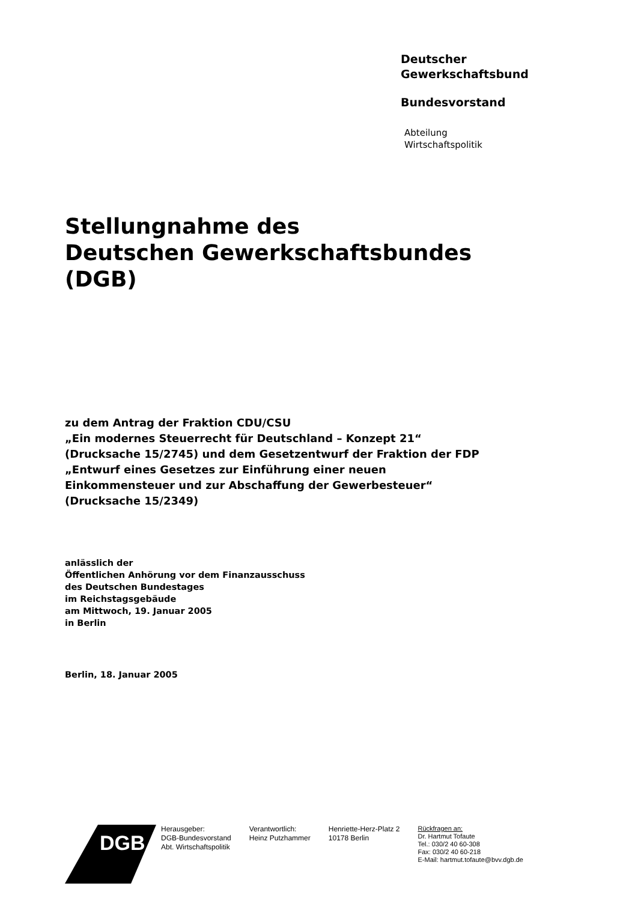Deutscher
Gewerkschaftsbund
Bundesvorstand
Abteilung
Wirtschaftspolitik
Stellungnahme des
Deutschen Gewerkschaftsbundes
(DGB)
zu dem Antrag der Fraktion CDU/CSU
„Ein modernes Steuerrecht für Deutschland – Konzept 21“
(Drucksache 15/2745) und dem Gesetzentwurf der Fraktion der FDP
„Entwurf eines Gesetzes zur Einführung einer neuen
Einkommensteuer und zur Abschaffung der Gewerbesteuer“
(Drucksache 15/2349)
anlässlich der
Öffentlichen Anhörung vor dem Finanzausschuss
des Deutschen Bundestages
im Reichstagsgebäude
am Mittwoch, 19. Januar 2005
in Berlin
Berlin, 18. Januar 2005
DGB
Herausgeber:
DGB-Bundesvorstand
Abt. Wirtschaftspolitik
Verantwortlich:
Heinz Putzhammer
Henriette-Herz-Platz 2
10178 Berlin
Rückfragen an:
Dr. Hartmut Tofaute
Tel.: 030/2 40 60-308
Fax: 030/2 40 60-218
E-Mail: hartmut.tofaute@bvv.dgb.de